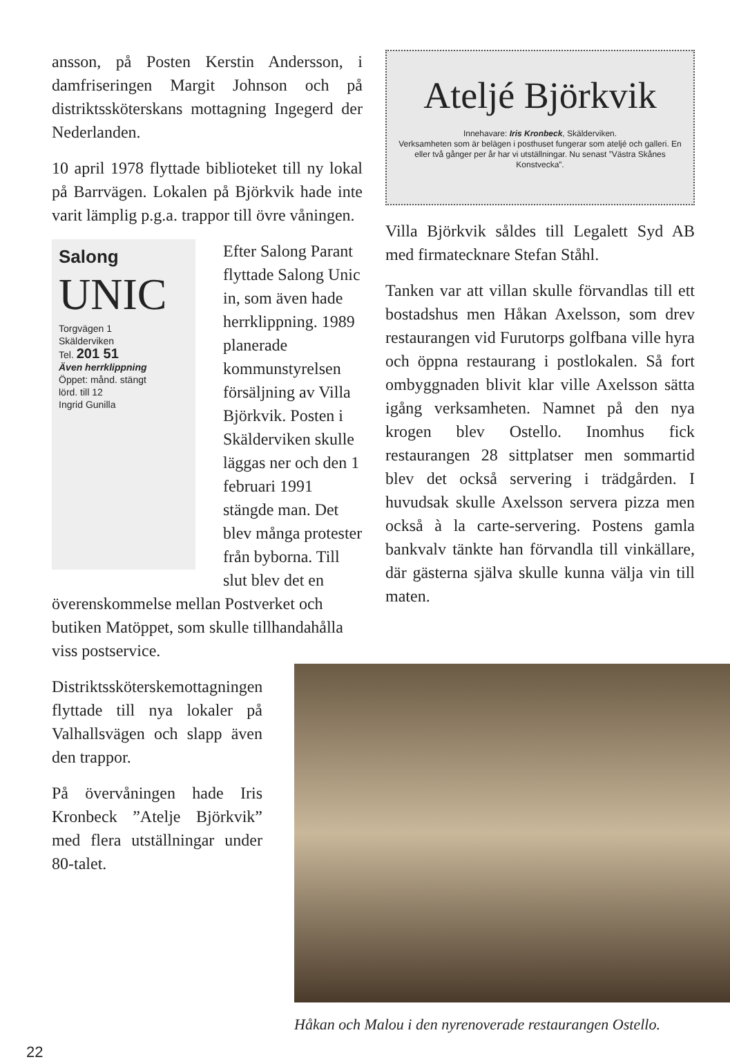ansson, på Posten Kerstin Andersson, i damfriseringen Margit Johnson och på distriktssköterskans mottagning Ingegerd der Nederlanden.
10 april 1978 flyttade biblioteket till ny lokal på Barrvägen. Lokalen på Björkvik hade inte varit lämplig p.g.a. trappor till övre våningen.
Salong
UNIC
Torgvägen 1
Skälderviken
Tel. 201 51
Även herrklippning
Öppet: månd. stängt
lörd. till 12
Ingrid Gunilla
Efter Salong Parant flyttade Salong Unic in, som även hade herrklippning. 1989 planerade kommunstyrelsen försäljning av Villa Björkvik. Posten i Skälderviken skulle läggas ner och den 1 februari 1991 stängde man. Det blev många protester från byborna. Till slut blev det en överenskommelse mellan Postverket och butiken Matöppet, som skulle tillhandahålla viss postservice.
Distriktssköterskemottagningen flyttade till nya lokaler på Valhallsvägen och slapp även den trappor.
På övervåningen hade Iris Kronbeck ”Atelje Björkvik” med flera utställningar under 80-talet.
Ateljé Björkvik
Innehavare: Iris Kronbeck, Skälderviken.
Verksamheten som är belägen i posthuset fungerar som ateljé och galleri. En eller två gånger per år har vi utställningar. Nu senast ”Västra Skånes Konstvecka”.
Villa Björkvik såldes till Legalett Syd AB med firmatecknare Stefan Ståhl.
Tanken var att villan skulle förvandlas till ett bostadshus men Håkan Axelsson, som drev restaurangen vid Furutorps golfbana ville hyra och öppna restaurang i postlokalen. Så fort ombyggnaden blivit klar ville Axelsson sätta igång verksamheten. Namnet på den nya krogen blev Ostello. Inomhus fick restaurangen 28 sittplatser men sommartid blev det också servering i trädgården. I huvudsak skulle Axelsson servera pizza men också à la carte-servering. Postens gamla bankvalv tänkte han förvandla till vinkällare, där gästerna själva skulle kunna välja vin till maten.
Håkan och Malou i den nyrenoverade restaurangen Ostello.
22